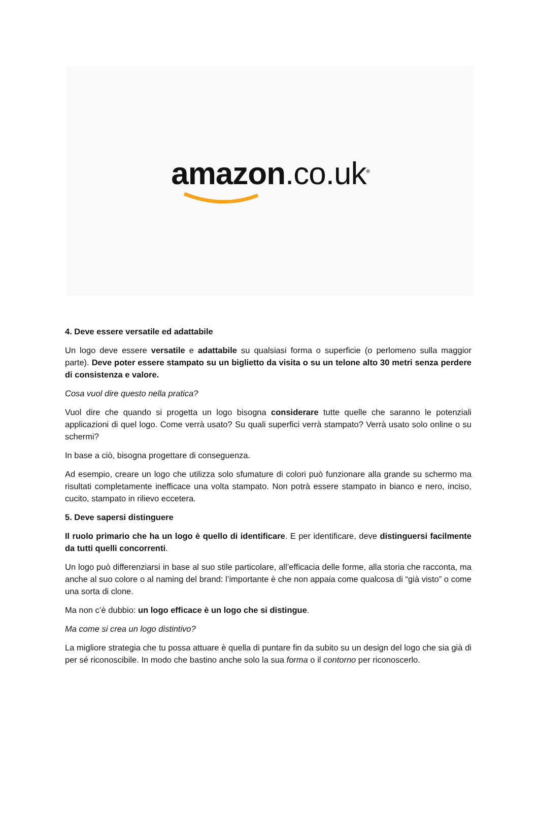amazon.co.uk<sup>®</sup>
4. Deve essere versatile ed adattabile
Un logo deve essere versatile e adattabile su qualsiasi forma o superficie (o perlomeno sulla maggior parte). Deve poter essere stampato su un biglietto da visita o su un telone alto 30 metri senza perdere di consistenza e valore.
Cosa vuol dire questo nella pratica?
Vuol dire che quando si progetta un logo bisogna considerare tutte quelle che saranno le potenziali applicazioni di quel logo. Come verrà usato? Su quali superfici verrà stampato? Verrà usato solo online o su schermi?
In base a ciò, bisogna progettare di conseguenza.
Ad esempio, creare un logo che utilizza solo sfumature di colori può funzionare alla grande su schermo ma risultati completamente inefficace una volta stampato. Non potrà essere stampato in bianco e nero, inciso, cucito, stampato in rilievo eccetera.
5. Deve sapersi distinguere
Il ruolo primario che ha un logo è quello di identificare. E per identificare, deve distinguersi facilmente da tutti quelli concorrenti.
Un logo può differenziarsi in base al suo stile particolare, all’efficacia delle forme, alla storia che racconta, ma anche al suo colore o al naming del brand: l’importante è che non appaia come qualcosa di “già visto” o come una sorta di clone.
Ma non c’è dubbio: un logo efficace è un logo che si distingue.
Ma come si crea un logo distintivo?
La migliore strategia che tu possa attuare è quella di puntare fin da subito su un design del logo che sia già di per sé riconoscibile. In modo che bastino anche solo la sua forma o il contorno per riconoscerlo.